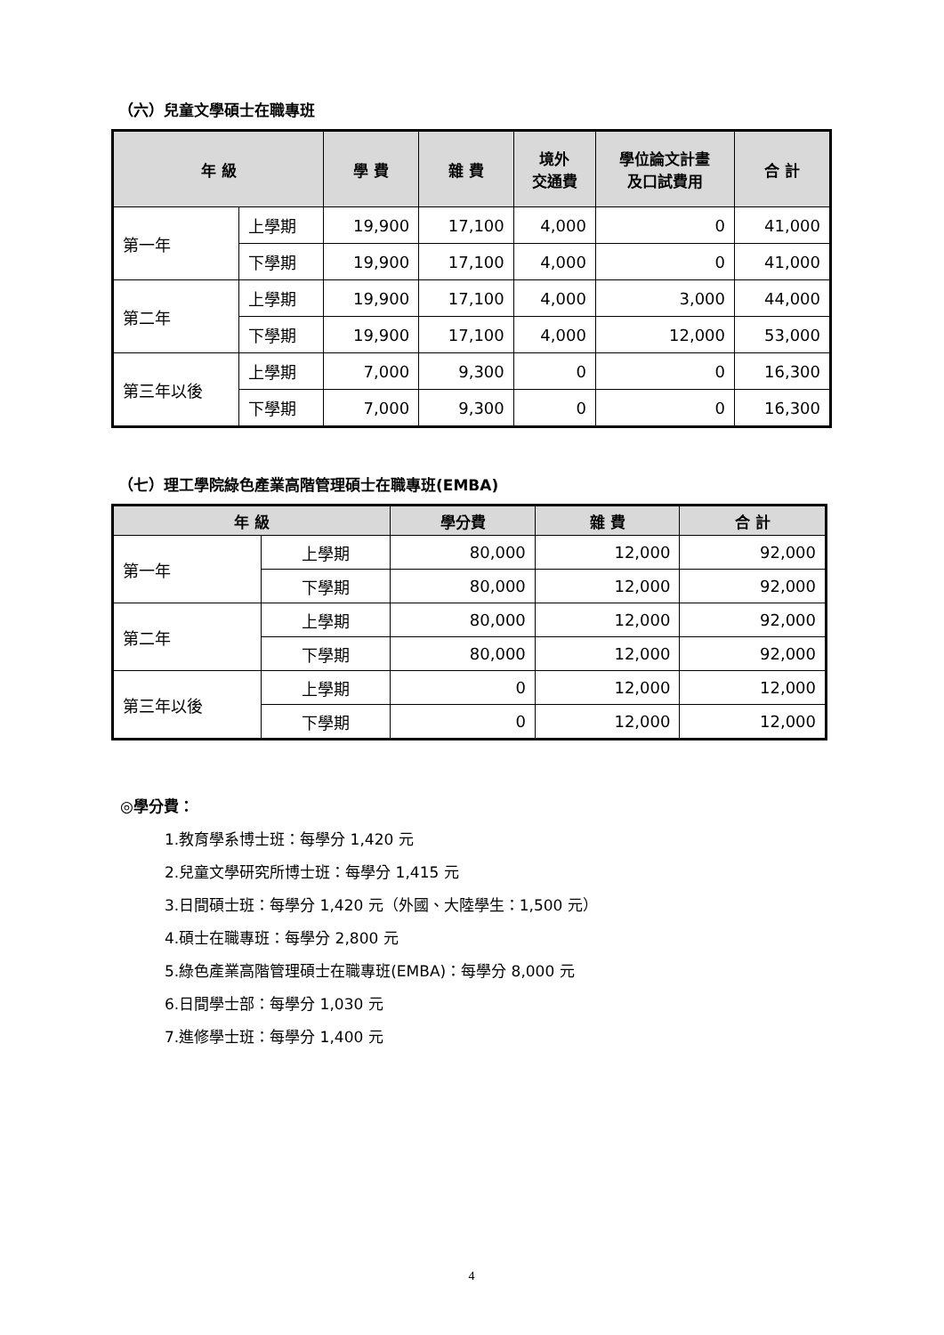（六）兒童文學碩士在職專班
| 年 級 | | 學 費 | 雜 費 | 境外 交通費 | 學位論文計畫 及口試費用 | 合 計 |
| --- | --- | --- | --- | --- | --- | --- |
| 第一年 | 上學期 | 19,900 | 17,100 | 4,000 | 0 | 41,000 |
| | 下學期 | 19,900 | 17,100 | 4,000 | 0 | 41,000 |
| 第二年 | 上學期 | 19,900 | 17,100 | 4,000 | 3,000 | 44,000 |
| | 下學期 | 19,900 | 17,100 | 4,000 | 12,000 | 53,000 |
| 第三年以後 | 上學期 | 7,000 | 9,300 | 0 | 0 | 16,300 |
| | 下學期 | 7,000 | 9,300 | 0 | 0 | 16,300 |
（七）理工學院綠色產業高階管理碩士在職專班(EMBA)
| 年 級 | | 學分費 | 雜 費 | 合 計 |
| --- | --- | --- | --- | --- |
| 第一年 | 上學期 | 80,000 | 12,000 | 92,000 |
| | 下學期 | 80,000 | 12,000 | 92,000 |
| 第二年 | 上學期 | 80,000 | 12,000 | 92,000 |
| | 下學期 | 80,000 | 12,000 | 92,000 |
| 第三年以後 | 上學期 | 0 | 12,000 | 12,000 |
| | 下學期 | 0 | 12,000 | 12,000 |
◎學分費：
1.教育學系博士班：每學分 1,420 元
2.兒童文學研究所博士班：每學分 1,415 元
3.日間碩士班：每學分 1,420 元（外國、大陸學生：1,500 元）
4.碩士在職專班：每學分 2,800 元
5.綠色產業高階管理碩士在職專班(EMBA)：每學分 8,000 元
6.日間學士部：每學分 1,030 元
7.進修學士班：每學分 1,400 元
4